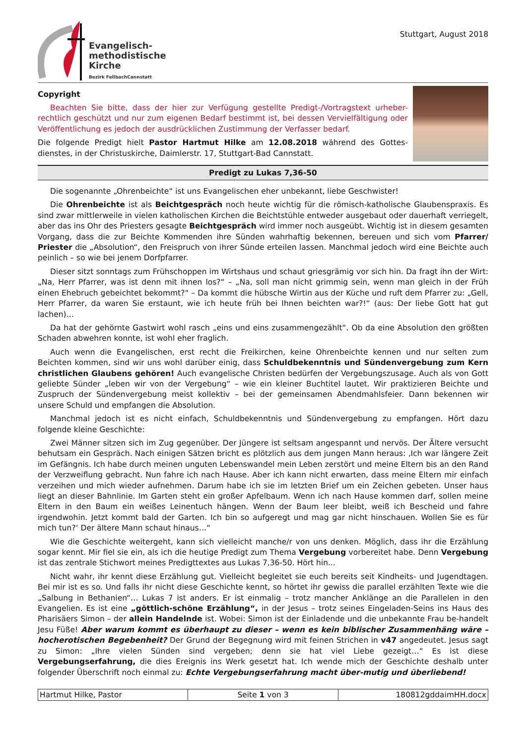Evangelisch-
methodistische
Kirche
Bezirk FellbachCannstatt
Stuttgart, August 2018
Copyright
Beachten Sie bitte, dass der hier zur Verfügung gestellte Predigt-/Vortragstext urheber-rechtlich geschützt und nur zum eigenen Bedarf bestimmt ist, bei dessen Vervielfältigung oder Veröffentlichung es jedoch der ausdrücklichen Zustimmung der Verfasser bedarf.
Die folgende Predigt hielt Pastor Hartmut Hilke am 12.08.2018 während des Gottes-dienstes, in der Christuskirche, Daimlerstr. 17, Stuttgart-Bad Cannstatt.
Predigt zu Lukas 7,36-50
Die sogenannte „Ohrenbeichte“ ist uns Evangelischen eher unbekannt, liebe Geschwister!
Die Ohrenbeichte ist als Beichtgespräch noch heute wichtig für die römisch-katholische Glaubenspraxis. Es sind zwar mittlerweile in vielen katholischen Kirchen die Beichtstühle entweder ausgebaut oder dauerhaft verriegelt, aber das ins Ohr des Priesters gesagte Beichtgespräch wird immer noch ausgeübt. Wichtig ist in diesem gesamten Vorgang, dass die zur Beichte Kommenden ihre Sünden wahrhaftig bekennen, bereuen und sich vom Pfarrer/ Priester die „Absolution“, den Freispruch von ihrer Sünde erteilen lassen. Manchmal jedoch wird eine Beichte auch peinlich – so wie bei jenem Dorfpfarrer.
Dieser sitzt sonntags zum Frühschoppen im Wirtshaus und schaut griesgrämig vor sich hin. Da fragt ihn der Wirt: „Na, Herr Pfarrer, was ist denn mit ihnen los?“ – „Na, soll man nicht grimmig sein, wenn man gleich in der Früh einen Ehebruch gebeichtet bekommt?“ – Da kommt die hübsche Wirtin aus der Küche und ruft dem Pfarrer zu: „Gell, Herr Pfarrer, da waren Sie erstaunt, wie ich heute früh bei Ihnen beichten war?!“ (aus: Der liebe Gott hat gut lachen)…
Da hat der gehörnte Gastwirt wohl rasch „eins und eins zusammengezählt“. Ob da eine Absolution den größten Schaden abwehren konnte, ist wohl eher fraglich.
Auch wenn die Evangelischen, erst recht die Freikirchen, keine Ohrenbeichte kennen und nur selten zum Beichten kommen, sind wir uns wohl darüber einig, dass Schuldbekenntnis und Sündenvergebung zum Kern christlichen Glaubens gehören! Auch evangelische Christen bedürfen der Vergebungszusage. Auch als von Gott geliebte Sünder „leben wir von der Vergebung“ – wie ein kleiner Buchtitel lautet. Wir praktizieren Beichte und Zuspruch der Sündenvergebung meist kollektiv – bei der gemeinsamen Abendmahlsfeier. Dann bekennen wir unsere Schuld und empfangen die Absolution.
Manchmal jedoch ist es nicht einfach, Schuldbekenntnis und Sündenvergebung zu empfangen. Hört dazu folgende kleine Geschichte:
Zwei Männer sitzen sich im Zug gegenüber. Der Jüngere ist seltsam angespannt und nervös. Der Ältere versucht behutsam ein Gespräch. Nach einigen Sätzen bricht es plötzlich aus dem jungen Mann heraus: ‚Ich war längere Zeit im Gefängnis. Ich habe durch meinen unguten Lebenswandel mein Leben zerstört und meine Eltern bis an den Rand der Verzweiflung gebracht. Nun fahre ich nach Hause. Aber ich kann nicht erwarten, dass meine Eltern mir einfach verzeihen und mich wieder aufnehmen. Darum habe ich sie im letzten Brief um ein Zeichen gebeten. Unser haus liegt an dieser Bahnlinie. Im Garten steht ein großer Apfelbaum. Wenn ich nach Hause kommen darf, sollen meine Eltern in den Baum ein weißes Leinentuch hängen. Wenn der Baum leer bleibt, weiß ich Bescheid und fahre irgendwohin. Jetzt kommt bald der Garten. Ich bin so aufgeregt und mag gar nicht hinschauen. Wollen Sie es für mich tun?‘ Der ältere Mann schaut hinaus…“
Wie die Geschichte weitergeht, kann sich vielleicht manche/r von uns denken. Möglich, dass ihr die Erzählung sogar kennt. Mir fiel sie ein, als ich die heutige Predigt zum Thema Vergebung vorbereitet habe. Denn Vergebung ist das zentrale Stichwort meines Predigttextes aus Lukas 7,36-50. Hört hin...
Nicht wahr, ihr kennt diese Erzählung gut. Vielleicht begleitet sie euch bereits seit Kindheits- und Jugendtagen. Bei mir ist es so. Und falls ihr nicht diese Geschichte kennt, so hörtet ihr gewiss die parallel erzählten Texte wie die „Salbung in Bethanien“… Lukas 7 ist anders. Er ist einmalig – trotz mancher Anklänge an die Parallelen in den Evangelien. Es ist eine „göttlich-schöne Erzählung“, in der Jesus – trotz seines Eingeladen-Seins ins Haus des Pharisäers Simon – der allein Handelnde ist. Wobei: Simon ist der Einladende und die unbekannte Frau be-handelt Jesu Füße! Aber warum kommt es überhaupt zu dieser – wenn es kein biblischer Zusammenhäng wäre – hocherotischen Begebenheit? Der Grund der Begegnung wird mit feinen Strichen in v47 angedeutet. Jesus sagt zu Simon: „Ihre vielen Sünden sind vergeben; denn sie hat viel Liebe gezeigt…“ Es ist diese Vergebungserfahrung, die dies Ereignis ins Werk gesetzt hat. Ich wende mich der Geschichte deshalb unter folgender Überschrift noch einmal zu: Echte Vergebungserfahrung macht über-mutig und überliebend!
| Hartmut Hilke, Pastor | Seite 1 von 3 | 180812gddaimHH.docx |